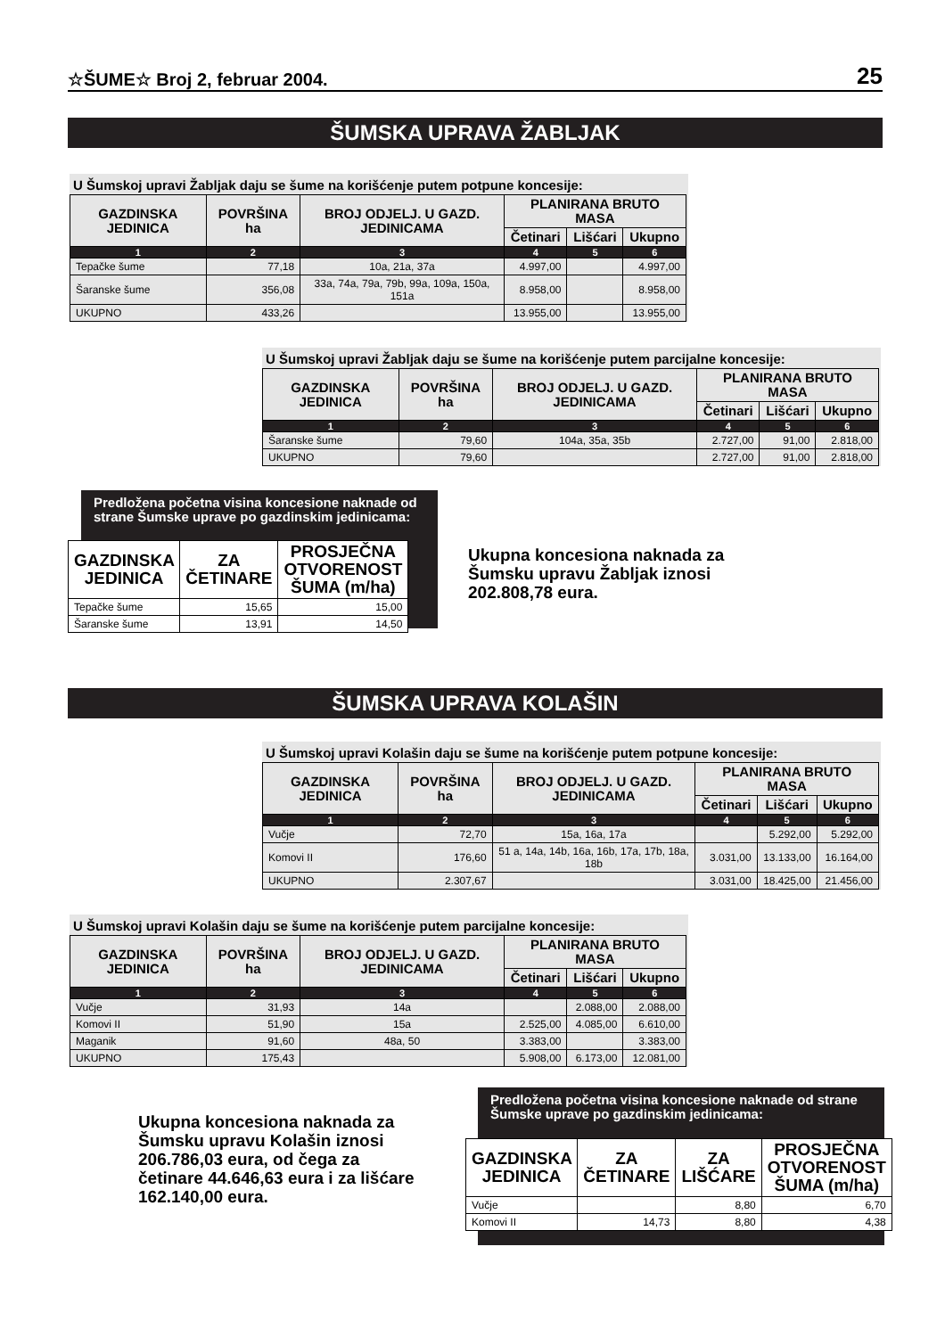☆ŠUME☆ Broj 2, februar 2004. 25
ŠUMSKA UPRAVA ŽABLJAK
U Šumskoj upravi Žabljak daju se šume na korišćenje putem potpune koncesije:
| GAZDINSKA JEDINICA | POVRŠINA ha | BROJ ODJELJ. U GAZD. JEDINICAMA | PLANIRANA BRUTO MASA | | |
| --- | --- | --- | --- | --- | --- |
| | | | Četinari | Lišćari | Ukupno |
| 1 | 2 | 3 | 4 | 5 | 6 |
| Tepačke šume | 77,18 | 10a, 21a, 37a | 4.997,00 | | 4.997,00 |
| Šaranske šume | 356,08 | 33a, 74a, 79a, 79b, 99a, 109a, 150a, 151a | 8.958,00 | | 8.958,00 |
| UKUPNO | 433,26 | | 13.955,00 | | 13.955,00 |
U Šumskoj upravi Žabljak daju se šume na korišćenje putem parcijalne koncesije:
| GAZDINSKA JEDINICA | POVRŠINA ha | BROJ ODJELJ. U GAZD. JEDINICAMA | PLANIRANA BRUTO MASA | | |
| --- | --- | --- | --- | --- | --- |
| | | | Četinari | Lišćari | Ukupno |
| 1 | 2 | 3 | 4 | 5 | 6 |
| Šaranske šume | 79,60 | 104a, 35a, 35b | 2.727,00 | 91,00 | 2.818,00 |
| UKUPNO | 79,60 | | 2.727,00 | 91,00 | 2.818,00 |
Predložena početna visina koncesione naknade od strane Šumske uprave po gazdinskim jedinicama:
| GAZDINSKA JEDINICA | ZA ČETINARE | PROSJEČNA OTVORENOST ŠUMA (m/ha) |
| --- | --- | --- |
| Tepačke šume | 15,65 | 15,00 |
| Šaranske šume | 13,91 | 14,50 |
Ukupna koncesiona naknada za Šumsku upravu Žabljak iznosi 202.808,78 eura.
ŠUMSKA UPRAVA KOLAŠIN
U Šumskoj upravi Kolašin daju se šume na korišćenje putem potpune koncesije:
| GAZDINSKA JEDINICA | POVRŠINA ha | BROJ ODJELJ. U GAZD. JEDINICAMA | PLANIRANA BRUTO MASA | | |
| --- | --- | --- | --- | --- | --- |
| | | | Četinari | Lišćari | Ukupno |
| 1 | 2 | 3 | 4 | 5 | 6 |
| Vučje | 72,70 | 15a, 16a, 17a | | 5.292,00 | 5.292,00 |
| Komovi II | 176,60 | 51 a, 14a, 14b, 16a, 16b, 17a, 17b, 18a, 18b | 3.031,00 | 13.133,00 | 16.164,00 |
| UKUPNO | 2.307,67 | | 3.031,00 | 18.425,00 | 21.456,00 |
U Šumskoj upravi Kolašin daju se šume na korišćenje putem parcijalne koncesije:
| GAZDINSKA JEDINICA | POVRŠINA ha | BROJ ODJELJ. U GAZD. JEDINICAMA | PLANIRANA BRUTO MASA | | |
| --- | --- | --- | --- | --- | --- |
| | | | Četinari | Lišćari | Ukupno |
| 1 | 2 | 3 | 4 | 5 | 6 |
| Vučje | 31,93 | 14a | | 2.088,00 | 2.088,00 |
| Komovi II | 51,90 | 15a | 2.525,00 | 4.085,00 | 6.610,00 |
| Maganik | 91,60 | 48a, 50 | 3.383,00 | | 3.383,00 |
| UKUPNO | 175,43 | | 5.908,00 | 6.173,00 | 12.081,00 |
Ukupna koncesiona naknada za Šumsku upravu Kolašin iznosi 206.786,03 eura, od čega za četinare 44.646,63 eura i za lišćare 162.140,00 eura.
Predložena početna visina koncesione naknade od strane Šumske uprave po gazdinskim jedinicama:
| GAZDINSKA JEDINICA | ZA ČETINARE | ZA LIŠĆARE | PROSJEČNA OTVORENOST ŠUMA (m/ha) |
| --- | --- | --- | --- |
| Vučje | | 8,80 | 6,70 |
| Komovi II | 14,73 | 8,80 | 4,38 |